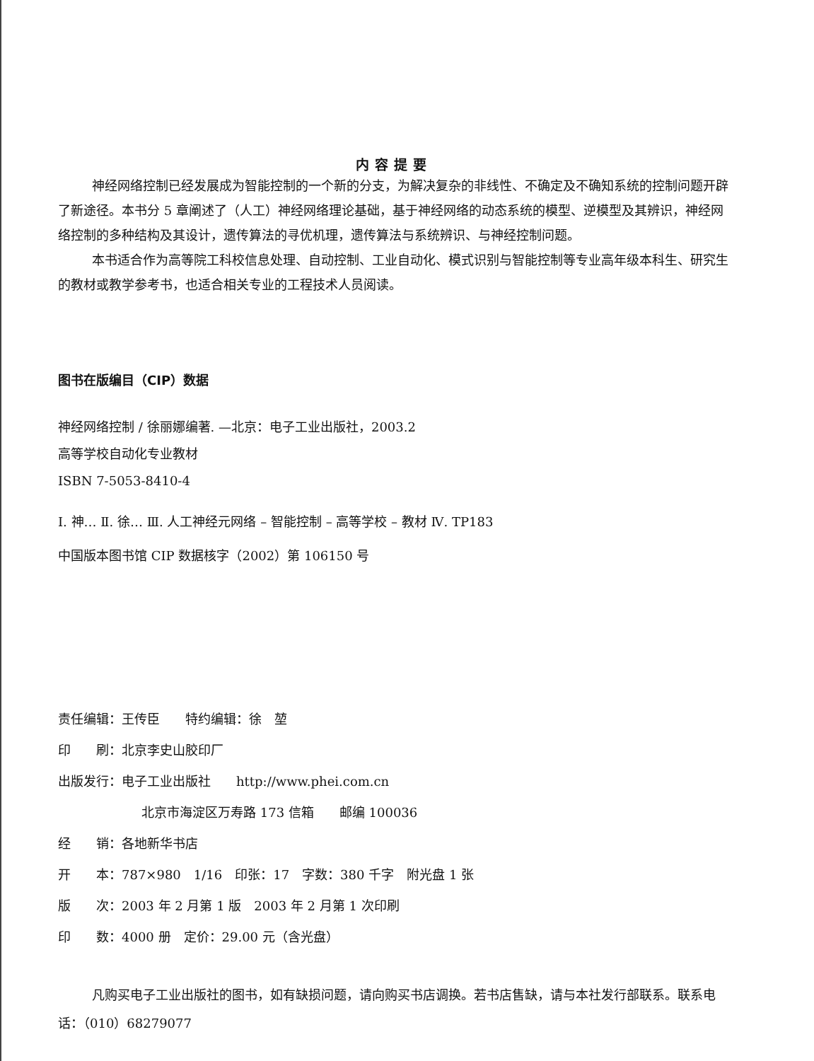内容提要
神经网络控制已经发展成为智能控制的一个新的分支，为解决复杂的非线性、不确定及不确知系统的控制问题开辟了新途径。本书分 5 章阐述了（人工）神经网络理论基础，基于神经网络的动态系统的模型、逆模型及其辨识，神经网络控制的多种结构及其设计，遗传算法的寻优机理，遗传算法与系统辨识、与神经控制问题。
本书适合作为高等院工科校信息处理、自动控制、工业自动化、模式识别与智能控制等专业高年级本科生、研究生的教材或教学参考书，也适合相关专业的工程技术人员阅读。
图书在版编目（CIP）数据
神经网络控制 / 徐丽娜编著. —北京：电子工业出版社，2003.2
高等学校自动化专业教材
ISBN 7-5053-8410-4
Ⅰ. 神… Ⅱ. 徐… Ⅲ. 人工神经元网络 – 智能控制 – 高等学校 – 教材 Ⅳ. TP183
中国版本图书馆 CIP 数据核字（2002）第 106150 号
责任编辑：王传臣　　特约编辑：徐　堃
印　　刷：北京李史山胶印厂
出版发行：电子工业出版社　　http://www.phei.com.cn
北京市海淀区万寿路 173 信箱　　邮编 100036
经　　销：各地新华书店
开　　本：787×980　1/16　印张：17　字数：380 千字　附光盘 1 张
版　　次：2003 年 2 月第 1 版　2003 年 2 月第 1 次印刷
印　　数：4000 册　定价：29.00 元（含光盘）
凡购买电子工业出版社的图书，如有缺损问题，请向购买书店调换。若书店售缺，请与本社发行部联系。联系电话：（010）68279077